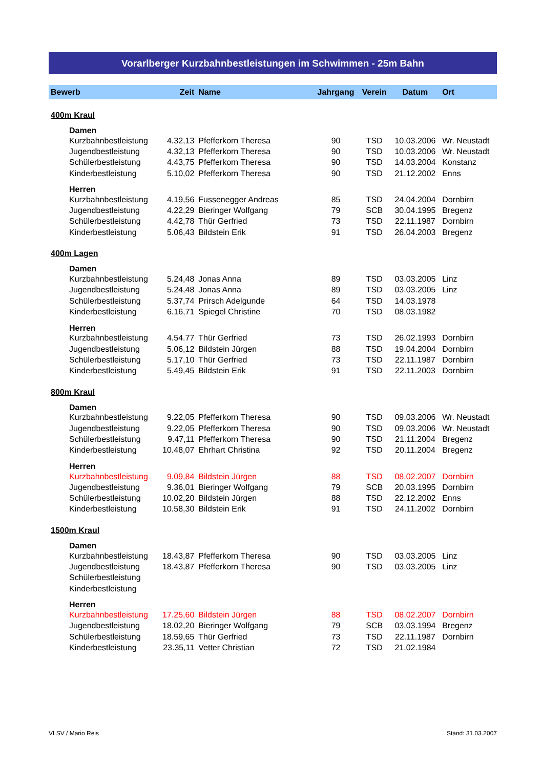Vorarlberger Kurzbahnbestleistungen im Schwimmen - 25m Bahn
| Bewerb | Zeit | Name | Jahrgang | Verein | Datum | Ort |
| --- | --- | --- | --- | --- | --- | --- |
| 400m Kraul | | | | | | |
| Damen | | | | | | |
| Kurzbahnbestleistung | 4.32,13 | Pfefferkorn Theresa | 90 | TSD | 10.03.2006 | Wr. Neustadt |
| Jugendbestleistung | 4.32,13 | Pfefferkorn Theresa | 90 | TSD | 10.03.2006 | Wr. Neustadt |
| Schülerbestleistung | 4.43,75 | Pfefferkorn Theresa | 90 | TSD | 14.03.2004 | Konstanz |
| Kinderbestleistung | 5.10,02 | Pfefferkorn Theresa | 90 | TSD | 21.12.2002 | Enns |
| Herren | | | | | | |
| Kurzbahnbestleistung | 4.19,56 | Fussenegger Andreas | 85 | TSD | 24.04.2004 | Dornbirn |
| Jugendbestleistung | 4.22,29 | Bieringer Wolfgang | 79 | SCB | 30.04.1995 | Bregenz |
| Schülerbestleistung | 4.42,78 | Thür Gerfried | 73 | TSD | 22.11.1987 | Dornbirn |
| Kinderbestleistung | 5.06,43 | Bildstein Erik | 91 | TSD | 26.04.2003 | Bregenz |
| 400m Lagen | | | | | | |
| Damen | | | | | | |
| Kurzbahnbestleistung | 5.24,48 | Jonas Anna | 89 | TSD | 03.03.2005 | Linz |
| Jugendbestleistung | 5.24,48 | Jonas Anna | 89 | TSD | 03.03.2005 | Linz |
| Schülerbestleistung | 5.37,74 | Prirsch Adelgunde | 64 | TSD | 14.03.1978 | |
| Kinderbestleistung | 6.16,71 | Spiegel Christine | 70 | TSD | 08.03.1982 | |
| Herren | | | | | | |
| Kurzbahnbestleistung | 4.54.77 | Thür Gerfried | 73 | TSD | 26.02.1993 | Dornbirn |
| Jugendbestleistung | 5.06,12 | Bildstein Jürgen | 88 | TSD | 19.04.2004 | Dornbirn |
| Schülerbestleistung | 5.17,10 | Thür Gerfried | 73 | TSD | 22.11.1987 | Dornbirn |
| Kinderbestleistung | 5.49,45 | Bildstein Erik | 91 | TSD | 22.11.2003 | Dornbirn |
| 800m Kraul | | | | | | |
| Damen | | | | | | |
| Kurzbahnbestleistung | 9.22,05 | Pfefferkorn Theresa | 90 | TSD | 09.03.2006 | Wr. Neustadt |
| Jugendbestleistung | 9.22,05 | Pfefferkorn Theresa | 90 | TSD | 09.03.2006 | Wr. Neustadt |
| Schülerbestleistung | 9.47,11 | Pfefferkorn Theresa | 90 | TSD | 21.11.2004 | Bregenz |
| Kinderbestleistung | 10.48,07 | Ehrhart Christina | 92 | TSD | 20.11.2004 | Bregenz |
| Herren | | | | | | |
| Kurzbahnbestleistung | 9.09,84 | Bildstein Jürgen | 88 | TSD | 08.02.2007 | Dornbirn |
| Jugendbestleistung | 9.36,01 | Bieringer Wolfgang | 79 | SCB | 20.03.1995 | Dornbirn |
| Schülerbestleistung | 10.02,20 | Bildstein Jürgen | 88 | TSD | 22.12.2002 | Enns |
| Kinderbestleistung | 10.58,30 | Bildstein Erik | 91 | TSD | 24.11.2002 | Dornbirn |
| 1500m Kraul | | | | | | |
| Damen | | | | | | |
| Kurzbahnbestleistung | 18.43,87 | Pfefferkorn Theresa | 90 | TSD | 03.03.2005 | Linz |
| Jugendbestleistung | 18.43,87 | Pfefferkorn Theresa | 90 | TSD | 03.03.2005 | Linz |
| Schülerbestleistung | | | | | | |
| Kinderbestleistung | | | | | | |
| Herren | | | | | | |
| Kurzbahnbestleistung | 17.25,60 | Bildstein Jürgen | 88 | TSD | 08.02.2007 | Dornbirn |
| Jugendbestleistung | 18.02,20 | Bieringer Wolfgang | 79 | SCB | 03.03.1994 | Bregenz |
| Schülerbestleistung | 18.59,65 | Thür Gerfried | 73 | TSD | 22.11.1987 | Dornbirn |
| Kinderbestleistung | 23.35,11 | Vetter Christian | 72 | TSD | 21.02.1984 | |
VLSV / Mario Reis Stand: 31.03.2007